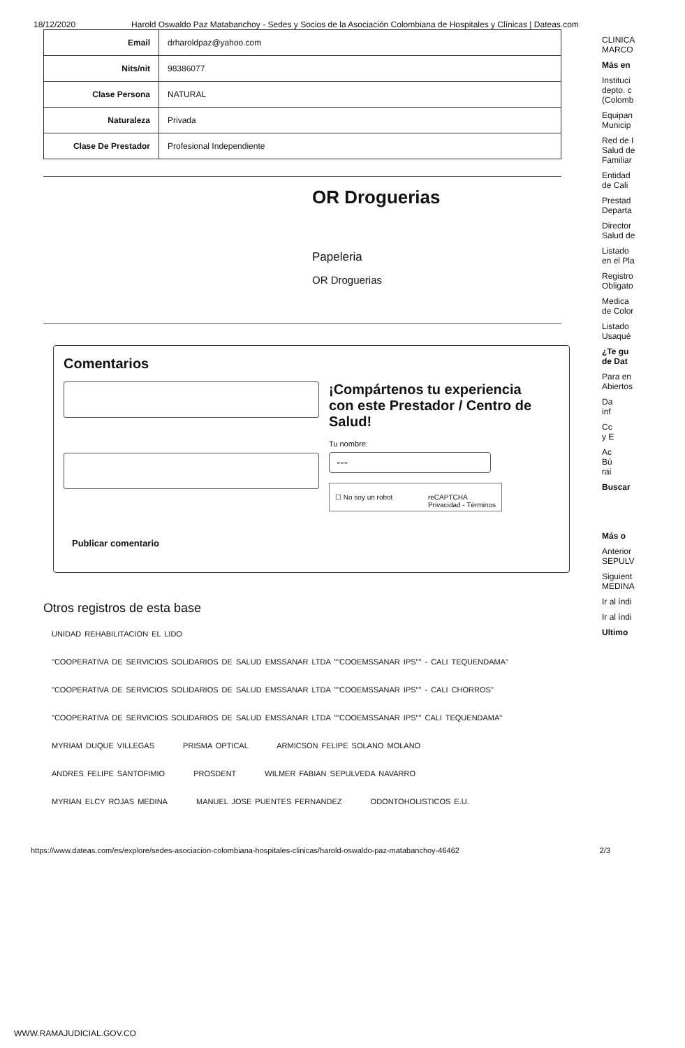18/12/2020 Harold Oswaldo Paz Matabanchoy - Sedes y Socios de la Asociación Colombiana de Hospitales y Clínicas | Dateas.com
| Email | drharoldpaz@yahoo.com |
| Nits/nit | 98386077 |
| Clase Persona | NATURAL |
| Naturaleza | Privada |
| Clase De Prestador | Profesional Independiente |
OR Droguerias
Papeleria
OR Droguerias
Comentarios
Publicar comentario
¡Compártenos tu experiencia con este Prestador / Centro de Salud!
Tu nombre:
---
☐ No soy un robot reCAPTCHA
Privacidad - Términos
Otros registros de esta base
UNIDAD REHABILITACION EL LIDO
"COOPERATIVA DE SERVICIOS SOLIDARIOS DE SALUD EMSSANAR LTDA ""COOEMSSANAR IPS"" - CALI TEQUENDAMA"
"COOPERATIVA DE SERVICIOS SOLIDARIOS DE SALUD EMSSANAR LTDA ""COOEMSSANAR IPS"" - CALI CHORROS"
"COOPERATIVA DE SERVICIOS SOLIDARIOS DE SALUD EMSSANAR LTDA ""COOEMSSANAR IPS"" CALI TEQUENDAMA"
MYRIAM DUQUE VILLEGAS PRISMA OPTICAL ARMICSON FELIPE SOLANO MOLANO
ANDRES FELIPE SANTOFIMIO PROSDENT WILMER FABIAN SEPULVEDA NAVARRO
MYRIAN ELCY ROJAS MEDINA MANUEL JOSE PUENTES FERNANDEZ ODONTOHOLISTICOS E.U.
CLINICA
MARCO
Más en
Instituci
depto. c
(Colomb
Equipan
Municip
Red de I
Salud de
Familiar
Entidad
de Cali
Prestad
Departa
Director
Salud de
Listado
en el Pla
Registro
Obligato
Medica
de Color
Listado
Usaqué
¿Te gu
de Dat
Para en
Abiertos
Da
inf
Cc
y E
Ac
Bú
rai
Buscar
Más o
Anterior
SEPULV
Siguient
MEDINA
Ir al índi
Ir al índi
Ultimo
https://www.dateas.com/es/explore/sedes-asociacion-colombiana-hospitales-clinicas/harold-oswaldo-paz-matabanchoy-46462 2/3
WWW.RAMAJUDICIAL.GOV.CO